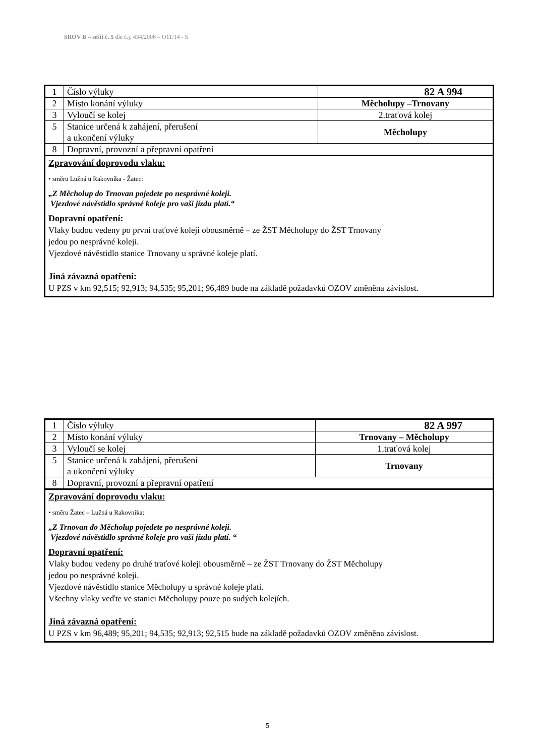SROV B – sešit č. 5 dle č.j. 434/2006 – O11/14 - S
| 1 | Číslo výluky | 82 A 994 |
| 2 | Místo konání výluky | Měcholupy –Trnovany |
| 3 | Vyloučí se kolej | 2.traťová kolej |
| 5 | Stanice určená k zahájení, přerušení a ukončení výluky | Měcholupy |
| 8 | Dopravní, provozní a přepravní opatření | |
Zpravování doprovodu vlaku:
• směru Lužná u Rakovníka - Žatec:
„Z Měcholup do Trnovan pojedete po nesprávné koleji.
Vjezdové návěstidlo správné koleje pro vaši jízdu platí.“
Dopravní opatření:
Vlaky budou vedeny po první traťové koleji obousměrně – ze ŽST Měcholupy do ŽST Trnovany
jedou po nesprávné koleji.
Vjezdové návěstidlo stanice Trnovany u správné koleje platí.
Jiná závazná opatření:
U PZS v km 92,515; 92,913; 94,535; 95,201; 96,489 bude na základě požadavků OZOV změněna závislost.
| 1 | Číslo výluky | 82 A 997 |
| 2 | Místo konání výluky | Trnovany – Měcholupy |
| 3 | Vyloučí se kolej | 1.traťová kolej |
| 5 | Stanice určená k zahájení, přerušení a ukončení výluky | Trnovany |
| 8 | Dopravní, provozní a přepravní opatření | |
Zpravování doprovodu vlaku:
• směru Žatec – Lužná u Rakovníka:
„Z Trnovan do Měcholup pojedete po nesprávné koleji.
Vjezdové návěstidlo správné koleje pro vaši jízdu platí. “
Dopravní opatření:
Vlaky budou vedeny po druhé traťové koleji obousměrně – ze ŽST Trnovany do ŽST Měcholupy
jedou po nesprávné koleji.
Vjezdové návěstidlo stanice Měcholupy u správné koleje platí.
Všechny vlaky veďte ve stanici Měcholupy pouze po sudých kolejích.
Jiná závazná opatření:
U PZS v km 96,489; 95,201; 94,535; 92,913; 92,515 bude na základě požadavků OZOV změněna závislost.
5